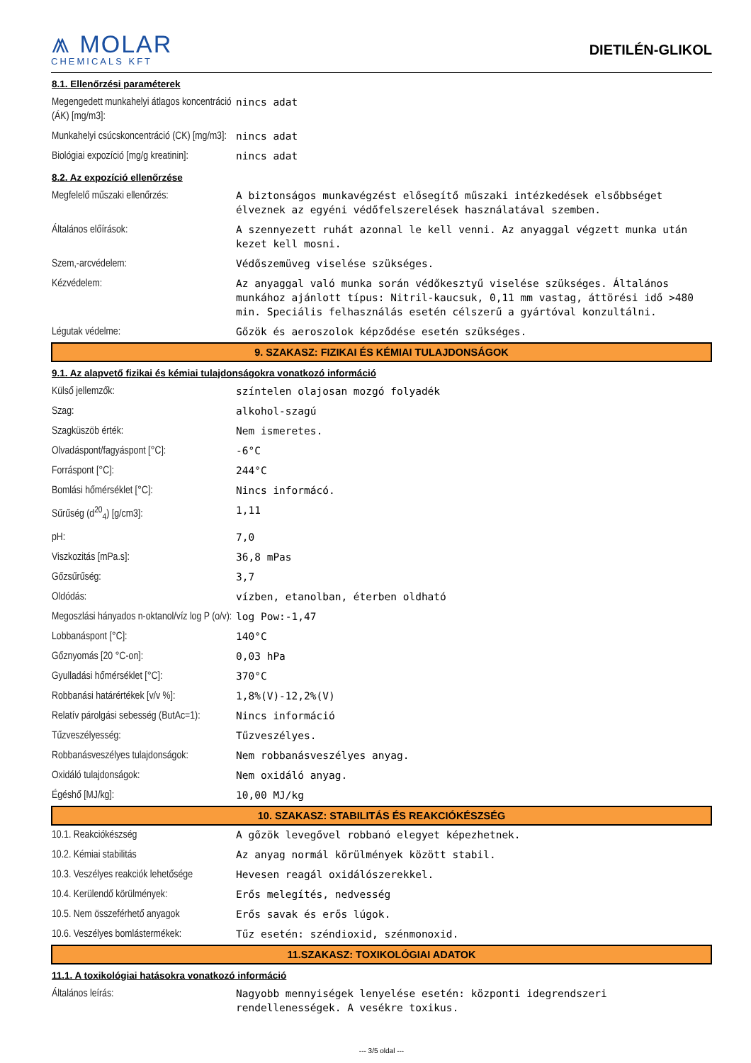⩕ MOLAR
CHEMICALS KFT
DIETILÉN-GLIKOL
| 8.1. Ellenőrzési paraméterek | |
| Megengedett munkahelyi átlagos koncentráció (ÁK) [mg/m3]: | nincs adat |
| Munkahelyi csúcskoncentráció (CK) [mg/m3]: | nincs adat |
| Biológiai expozíció [mg/g kreatinin]: | nincs adat |
| 8.2. Az expozíció ellenőrzése | |
| Megfelelő műszaki ellenőrzés: | A biztonságos munkavégzést elősegítő műszaki intézkedések elsőbbséget élveznek az egyéni védőfelszerelések használatával szemben. |
| Általános előírások: | A szennyezett ruhát azonnal le kell venni. Az anyaggal végzett munka után kezet kell mosni. |
| Szem,-arcvédelem: | Védőszemüveg viselése szükséges. |
| Kézvédelem: | Az anyaggal való munka során védőkesztyű viselése szükséges. Általános munkához ajánlott típus: Nitril-kaucsuk, 0,11 mm vastag, áttörési idő >480 min. Speciális felhasználás esetén célszerű a gyártóval konzultálni. |
| Légutak védelme: | Gőzök és aeroszolok képződése esetén szükséges. |
| 9. SZAKASZ: FIZIKAI ÉS KÉMIAI TULAJDONSÁGOK | |
| 9.1. Az alapvető fizikai és kémiai tulajdonságokra vonatkozó információ | |
| Külső jellemzők: | színtelen olajosan mozgó folyadék |
| Szag: | alkohol-szagú |
| Szagküszöb érték: | Nem ismeretes. |
| Olvadáspont/fagyáspont [°C]: | -6°C |
| Forráspont [°C]: | 244°C |
| Bomlási hőmérséklet [°C]: | Nincs informácó. |
| Sűrűség (d<sup>20</sup><sub>4</sub>) [g/cm3]: | 1,11 |
| pH: | 7,0 |
| Viszkozitás [mPa.s]: | 36,8 mPas |
| Gőzsűrűség: | 3,7 |
| Oldódás: | vízben, etanolban, éterben oldható |
| Megoszlási hányados n-oktanol/víz log P (o/v): | log Pow:-1,47 |
| Lobbanáspont [°C]: | 140°C |
| Gőznyomás [20 °C-on]: | 0,03 hPa |
| Gyulladási hőmérséklet [°C]: | 370°C |
| Robbanási határértékek [v/v %]: | 1,8%(V)-12,2%(V) |
| Relatív párolgási sebesség (ButAc=1): | Nincs információ |
| Tűzveszélyesség: | Tűzveszélyes. |
| Robbanásveszélyes tulajdonságok: | Nem robbanásveszélyes anyag. |
| Oxidáló tulajdonságok: | Nem oxidáló anyag. |
| Égéshő [MJ/kg]: | 10,00 MJ/kg |
| 10. SZAKASZ: STABILITÁS ÉS REAKCIÓKÉSZSÉG | |
| 10.1. Reakciókészség | A gőzök levegővel robbanó elegyet képezhetnek. |
| 10.2. Kémiai stabilitás | Az anyag normál körülmények között stabil. |
| 10.3. Veszélyes reakciók lehetősége | Hevesen reagál oxidálószerekkel. |
| 10.4. Kerülendő körülmények: | Erős melegítés, nedvesség |
| 10.5. Nem összeférhető anyagok | Erős savak és erős lúgok. |
| 10.6. Veszélyes bomlástermékek: | Tűz esetén: széndioxid, szénmonoxid. |
| 11.SZAKASZ: TOXIKOLÓGIAI ADATOK | |
| 11.1. A toxikológiai hatásokra vonatkozó információ | |
| Általános leírás: | Nagyobb mennyiségek lenyelése esetén: központi idegrendszeri rendellenességek. A vesékre toxikus. |
--- 3/5 oldal ---